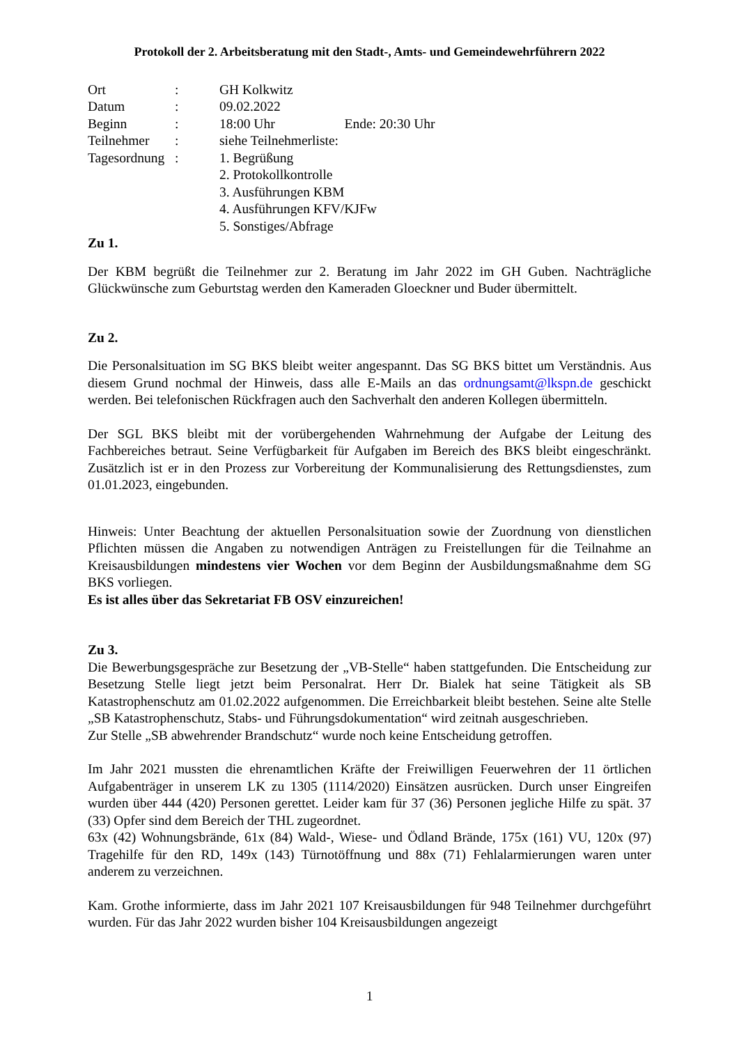Protokoll der 2. Arbeitsberatung mit den Stadt-, Amts- und Gemeindewehrführern 2022
| Ort | : | GH Kolkwitz |
| Datum | : | 09.02.2022 |
| Beginn | : | 18:00 Uhr Ende: 20:30 Uhr |
| Teilnehmer | : | siehe Teilnehmerliste: |
| Tagesordnung | : | 1. Begrüßung 2. Protokollkontrolle 3. Ausführungen KBM 4. Ausführungen KFV/KJFw 5. Sonstiges/Abfrage |
Zu 1.
Der KBM begrüßt die Teilnehmer zur 2. Beratung im Jahr 2022 im GH Guben. Nachträgliche Glückwünsche zum Geburtstag werden den Kameraden Gloeckner und Buder übermittelt.
Zu 2.
Die Personalsituation im SG BKS bleibt weiter angespannt. Das SG BKS bittet um Verständnis. Aus diesem Grund nochmal der Hinweis, dass alle E-Mails an das ordnungsamt@lkspn.de geschickt werden. Bei telefonischen Rückfragen auch den Sachverhalt den anderen Kollegen übermitteln.
Der SGL BKS bleibt mit der vorübergehenden Wahrnehmung der Aufgabe der Leitung des Fachbereiches betraut. Seine Verfügbarkeit für Aufgaben im Bereich des BKS bleibt eingeschränkt. Zusätzlich ist er in den Prozess zur Vorbereitung der Kommunalisierung des Rettungsdienstes, zum 01.01.2023, eingebunden.
Hinweis: Unter Beachtung der aktuellen Personalsituation sowie der Zuordnung von dienstlichen Pflichten müssen die Angaben zu notwendigen Anträgen zu Freistellungen für die Teilnahme an Kreisausbildungen mindestens vier Wochen vor dem Beginn der Ausbildungsmaßnahme dem SG BKS vorliegen.
Es ist alles über das Sekretariat FB OSV einzureichen!
Zu 3.
Die Bewerbungsgespräche zur Besetzung der „VB-Stelle“ haben stattgefunden. Die Entscheidung zur Besetzung Stelle liegt jetzt beim Personalrat. Herr Dr. Bialek hat seine Tätigkeit als SB Katastrophenschutz am 01.02.2022 aufgenommen. Die Erreichbarkeit bleibt bestehen. Seine alte Stelle „SB Katastrophenschutz, Stabs- und Führungsdokumentation“ wird zeitnah ausgeschrieben.
Zur Stelle „SB abwehrender Brandschutz“ wurde noch keine Entscheidung getroffen.
Im Jahr 2021 mussten die ehrenamtlichen Kräfte der Freiwilligen Feuerwehren der 11 örtlichen Aufgabenträger in unserem LK zu 1305 (1114/2020) Einsätzen ausrücken. Durch unser Eingreifen wurden über 444 (420) Personen gerettet. Leider kam für 37 (36) Personen jegliche Hilfe zu spät. 37 (33) Opfer sind dem Bereich der THL zugeordnet.
63x (42) Wohnungsbrände, 61x (84) Wald-, Wiese- und Ödland Brände, 175x (161) VU, 120x (97) Tragehilfe für den RD, 149x (143) Türnotöffnung und 88x (71) Fehlalarmierungen waren unter anderem zu verzeichnen.
Kam. Grothe informierte, dass im Jahr 2021 107 Kreisausbildungen für 948 Teilnehmer durchgeführt wurden. Für das Jahr 2022 wurden bisher 104 Kreisausbildungen angezeigt
1